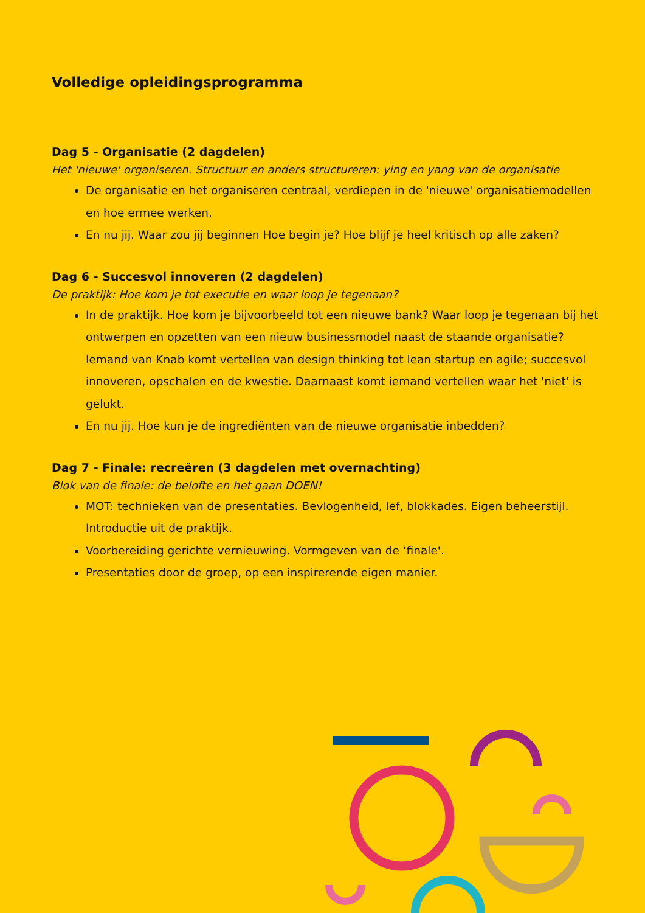Volledige opleidingsprogramma
Dag 5 - Organisatie (2 dagdelen)
Het 'nieuwe' organiseren. Structuur en anders structureren: ying en yang van de organisatie
De organisatie en het organiseren centraal, verdiepen in de 'nieuwe' organisatiemodellen en hoe ermee werken.
En nu jij. Waar zou jij beginnen Hoe begin je? Hoe blijf je heel kritisch op alle zaken?
Dag 6 - Succesvol innoveren (2 dagdelen)
De praktijk: Hoe kom je tot executie en waar loop je tegenaan?
In de praktijk. Hoe kom je bijvoorbeeld tot een nieuwe bank? Waar loop je tegenaan bij het ontwerpen en opzetten van een nieuw businessmodel naast de staande organisatie? Iemand van Knab komt vertellen van design thinking tot lean startup en agile; succesvol innoveren, opschalen en de kwestie. Daarnaast komt iemand vertellen waar het 'niet' is gelukt.
En nu jij. Hoe kun je de ingrediënten van de nieuwe organisatie inbedden?
Dag 7 - Finale: recreëren (3 dagdelen met overnachting)
Blok van de finale: de belofte en het gaan DOEN!
MOT: technieken van de presentaties. Bevlogenheid, lef, blokkades. Eigen beheerstijl. Introductie uit de praktijk.
Voorbereiding gerichte vernieuwing. Vormgeven van de ‘finale'.
Presentaties door de groep, op een inspirerende eigen manier.